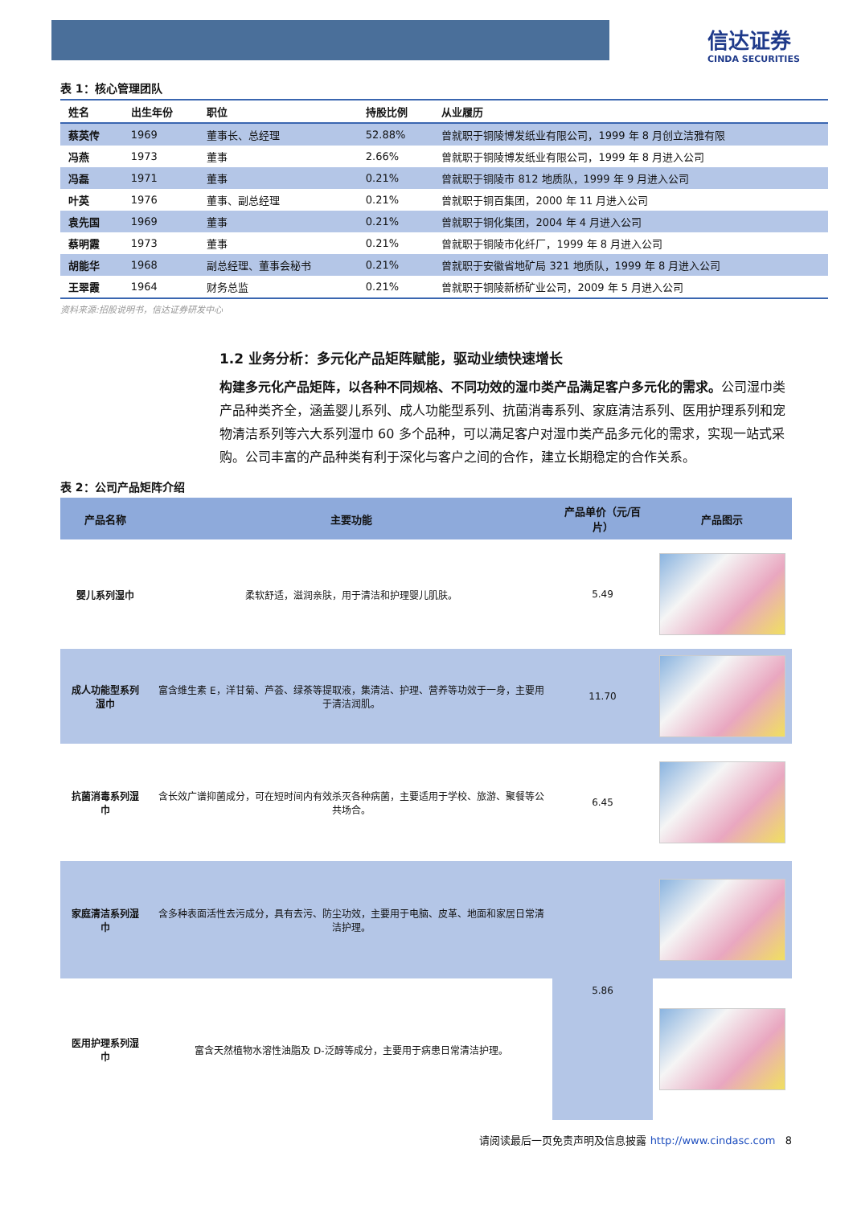信达证券
CINDA SECURITIES
表 1：核心管理团队
| 姓名 | 出生年份 | 职位 | 持股比例 | 从业履历 |
| --- | --- | --- | --- | --- |
| 蔡英传 | 1969 | 董事长、总经理 | 52.88% | 曾就职于铜陵博发纸业有限公司，1999 年 8 月创立洁雅有限 |
| 冯燕 | 1973 | 董事 | 2.66% | 曾就职于铜陵博发纸业有限公司，1999 年 8 月进入公司 |
| 冯磊 | 1971 | 董事 | 0.21% | 曾就职于铜陵市 812 地质队，1999 年 9 月进入公司 |
| 叶英 | 1976 | 董事、副总经理 | 0.21% | 曾就职于铜百集团，2000 年 11 月进入公司 |
| 袁先国 | 1969 | 董事 | 0.21% | 曾就职于铜化集团，2004 年 4 月进入公司 |
| 蔡明霞 | 1973 | 董事 | 0.21% | 曾就职于铜陵市化纤厂，1999 年 8 月进入公司 |
| 胡能华 | 1968 | 副总经理、董事会秘书 | 0.21% | 曾就职于安徽省地矿局 321 地质队，1999 年 8 月进入公司 |
| 王翠霞 | 1964 | 财务总监 | 0.21% | 曾就职于铜陵新桥矿业公司，2009 年 5 月进入公司 |
资料来源:招股说明书，信达证券研发中心
1.2 业务分析：多元化产品矩阵赋能，驱动业绩快速增长
构建多元化产品矩阵，以各种不同规格、不同功效的湿巾类产品满足客户多元化的需求。公司湿巾类产品种类齐全，涵盖婴儿系列、成人功能型系列、抗菌消毒系列、家庭清洁系列、医用护理系列和宠物清洁系列等六大系列湿巾 60 多个品种，可以满足客户对湿巾类产品多元化的需求，实现一站式采购。公司丰富的产品种类有利于深化与客户之间的合作，建立长期稳定的合作关系。
表 2：公司产品矩阵介绍
| 产品名称 | 主要功能 | 产品单价（元/百片） | 产品图示 |
| --- | --- | --- | --- |
| 婴儿系列湿巾 | 柔软舒适，滋润亲肤，用于清洁和护理婴儿肌肤。 | 5.49 | |
| 成人功能型系列湿巾 | 富含维生素 E，洋甘菊、芦荟、绿茶等提取液，集清洁、护理、营养等功效于一身，主要用于清洁润肌。 | 11.70 | |
| 抗菌消毒系列湿巾 | 含长效广谱抑菌成分，可在短时间内有效杀灭各种病菌，主要适用于学校、旅游、聚餐等公共场合。 | 6.45 | |
| 家庭清洁系列湿巾 | 含多种表面活性去污成分，具有去污、防尘功效，主要用于电脑、皮革、地面和家居日常清洁护理。 | 5.86 | |
| 医用护理系列湿巾 | 富含天然植物水溶性油脂及 D-泛醇等成分，主要用于病患日常清洁护理。 | | |
请阅读最后一页免责声明及信息披露 http://www.cindasc.com 8